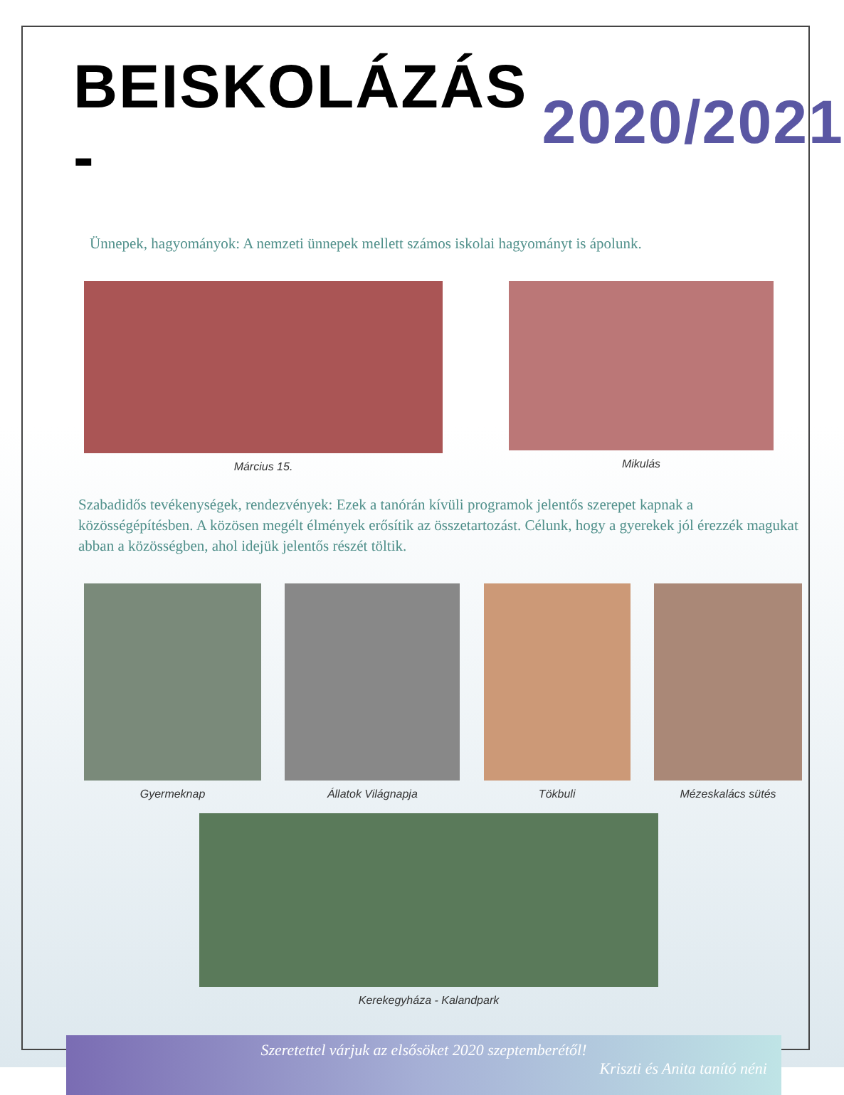BEISKOLÁZÁS - 2020/2021
Ünnepek, hagyományok: A nemzeti ünnepek mellett számos iskolai hagyományt is ápolunk.
Március 15. Mikulás
Szabadidős tevékenységek, rendezvények: Ezek a tanórán kívüli programok jelentős szerepet kapnak a közösségépítésben. A közösen megélt élmények erősítik az összetartozást. Célunk, hogy a gyerekek jól érezzék magukat abban a közösségben, ahol idejük jelentős részét töltik.
Gyermeknap Állatok Világnapja Tökbuli Mézeskalács sütés
Kerekegyháza - Kalandpark
Szeretettel várjuk az elsősöket 2020 szeptemberétől!
Kriszti és Anita tanító néni